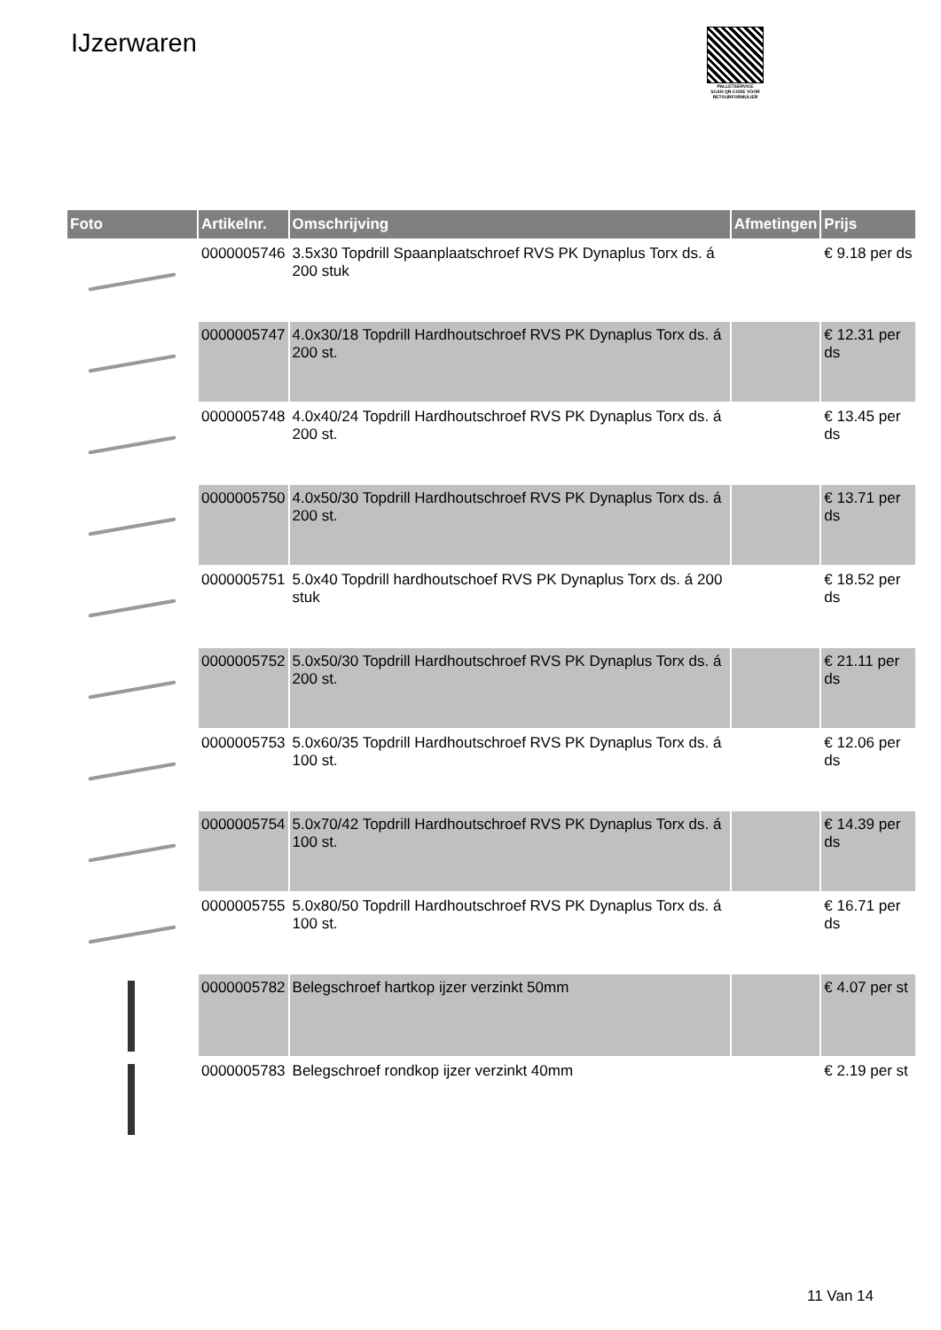IJzerwaren
PALLETSERVICE
SCAN QR-CODE VOOR RETOURFORMULIER
| Foto | Artikelnr. | Omschrijving | Afmetingen | Prijs |
| --- | --- | --- | --- | --- |
| | 0000005746 | 3.5x30 Topdrill Spaanplaatschroef RVS PK Dynaplus Torx ds. á 200 stuk | | € 9.18 per ds |
| | 0000005747 | 4.0x30/18 Topdrill Hardhoutschroef RVS PK Dynaplus Torx ds. á 200 st. | | € 12.31 per ds |
| | 0000005748 | 4.0x40/24 Topdrill Hardhoutschroef RVS PK Dynaplus Torx ds. á 200 st. | | € 13.45 per ds |
| | 0000005750 | 4.0x50/30 Topdrill Hardhoutschroef RVS PK Dynaplus Torx ds. á 200 st. | | € 13.71 per ds |
| | 0000005751 | 5.0x40 Topdrill hardhoutschoef RVS PK Dynaplus Torx ds. á 200 stuk | | € 18.52 per ds |
| | 0000005752 | 5.0x50/30 Topdrill Hardhoutschroef RVS PK Dynaplus Torx ds. á 200 st. | | € 21.11 per ds |
| | 0000005753 | 5.0x60/35 Topdrill Hardhoutschroef RVS PK Dynaplus Torx ds. á 100 st. | | € 12.06 per ds |
| | 0000005754 | 5.0x70/42 Topdrill Hardhoutschroef RVS PK Dynaplus Torx ds. á 100 st. | | € 14.39 per ds |
| | 0000005755 | 5.0x80/50 Topdrill Hardhoutschroef RVS PK Dynaplus Torx ds. á 100 st. | | € 16.71 per ds |
| | 0000005782 | Belegschroef hartkop ijzer verzinkt 50mm | | € 4.07 per st |
| | 0000005783 | Belegschroef rondkop ijzer verzinkt 40mm | | € 2.19 per st |
11 Van 14